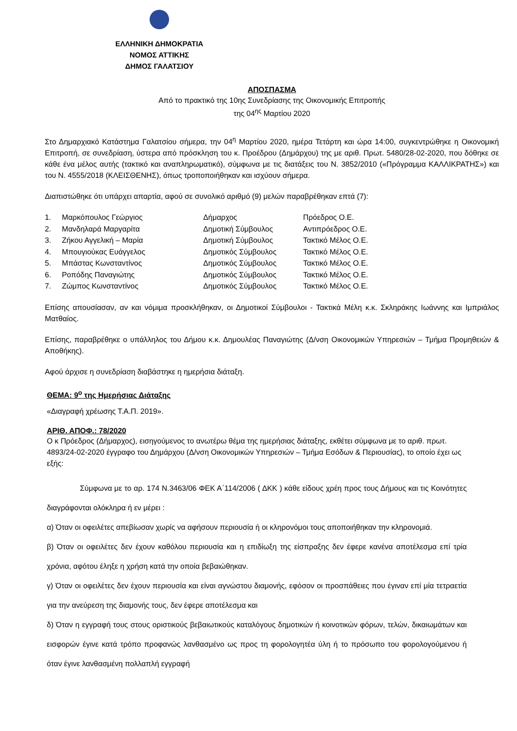ΕΛΛΗΝΙΚΗ ΔΗΜΟΚΡΑΤΙΑ
ΝΟΜΟΣ ΑΤΤΙΚΗΣ
ΔΗΜΟΣ ΓΑΛΑΤΣΙΟΥ
ΑΠΟΣΠΑΣΜΑ
Από το πρακτικό της 10ης Συνεδρίασης της Οικονομικής Επιτροπής
της 04<sup>ης</sup> Μαρτίου 2020
Στο Δημαρχιακό Κατάστημα Γαλατσίου σήμερα, την 04<sup>η</sup> Μαρτίου 2020, ημέρα Τετάρτη και ώρα 14:00, συγκεντρώθηκε η Οικονομική Επιτροπή, σε συνεδρίαση, ύστερα από πρόσκληση του κ. Προέδρου (Δημάρχου) της με αριθ. Πρωτ. 5480/28-02-2020, που δόθηκε σε κάθε ένα μέλος αυτής (τακτικό και αναπληρωματικό), σύμφωνα με τις διατάξεις του Ν. 3852/2010 («Πρόγραμμα ΚΑΛΛΙΚΡΑΤΗΣ») και του Ν. 4555/2018 (ΚΛΕΙΣΘΕΝΗΣ), όπως τροποποιήθηκαν και ισχύουν σήμερα.
Διαπιστώθηκε ότι υπάρχει απαρτία, αφού σε συνολικό αριθμό (9) μελών παραβρέθηκαν επτά (7):
| 1. | Μαρκόπουλος Γεώργιος | Δήμαρχος | Πρόεδρος Ο.Ε. |
| 2. | Μανδηλαρά Μαργαρίτα | Δημοτική Σύμβουλος | Αντιπρόεδρος Ο.Ε. |
| 3. | Ζήκου Αγγελική – Μαρία | Δημοτική Σύμβουλος | Τακτικό Μέλος Ο.Ε. |
| 4. | Μπουγιούκας Ευάγγελος | Δημοτικός Σύμβουλος | Τακτικό Μέλος Ο.Ε. |
| 5. | Μπάστας Κωνσταντίνος | Δημοτικός Σύμβουλος | Τακτικό Μέλος Ο.Ε. |
| 6. | Ροπόδης Παναγιώτης | Δημοτικός Σύμβουλος | Τακτικό Μέλος Ο.Ε. |
| 7. | Ζώμπος Κωνσταντίνος | Δημοτικός Σύμβουλος | Τακτικό Μέλος Ο.Ε. |
Επίσης απουσίασαν, αν και νόμιμα προσκλήθηκαν, οι Δημοτικοί Σύμβουλοι - Τακτικά Μέλη κ.κ. Σκληράκης Ιωάννης και Ιμπριάλος Ματθαίος.
Επίσης, παραβρέθηκε ο υπάλληλος του Δήμου κ.κ. Δημουλέας Παναγιώτης (Δ/νση Οικονομικών Υπηρεσιών – Τμήμα Προμηθειών & Αποθήκης).
Αφού άρχισε η συνεδρίαση διαβάστηκε η ημερήσια διάταξη.
ΘΕΜΑ: 9<sup>ο</sup> της Ημερήσιας Διάταξης
«Διαγραφή χρέωσης Τ.Α.Π. 2019».
ΑΡΙΘ. ΑΠΟΦ.: 78/2020
Ο κ Πρόεδρος (Δήμαρχος), εισηγούμενος το ανωτέρω θέμα της ημερήσιας διάταξης, εκθέτει σύμφωνα με το αριθ. πρωτ. 4893/24-02-2020 έγγραφο του Δημάρχου (Δ/νση Οικονομικών Υπηρεσιών – Τμήμα Εσόδων & Περιουσίας), το οποίο έχει ως εξής:
Σύμφωνα με το αρ. 174 Ν.3463/06 ΦΕΚ Α΄114/2006 ( ΔΚΚ ) κάθε είδους χρέη προς τους Δήμους και τις Κοινότητες διαγράφονται ολόκληρα ή εν μέρει :
α) Όταν οι οφειλέτες απεβίωσαν χωρίς να αφήσουν περιουσία ή οι κληρονόμοι τους αποποιήθηκαν την κληρονομιά.
β) Όταν οι οφειλέτες δεν έχουν καθόλου περιουσία και η επιδίωξη της είσπραξης δεν έφερε κανένα αποτέλεσμα επί τρία χρόνια, αφότου έληξε η χρήση κατά την οποία βεβαιώθηκαν.
γ) Όταν οι οφειλέτες δεν έχουν περιουσία και είναι αγνώστου διαμονής, εφόσον οι προσπάθειες που έγιναν επί μία τετραετία για την ανεύρεση της διαμονής τους, δεν έφερε αποτέλεσμα και
δ) Όταν η εγγραφή τους στους οριστικούς βεβαιωτικούς καταλόγους δημοτικών ή κοινοτικών φόρων, τελών, δικαιωμάτων και εισφορών έγινε κατά τρόπο προφανώς λανθασμένο ως προς τη φορολογητέα ύλη ή το πρόσωπο του φορολογούμενου ή όταν έγινε λανθασμένη πολλαπλή εγγραφή